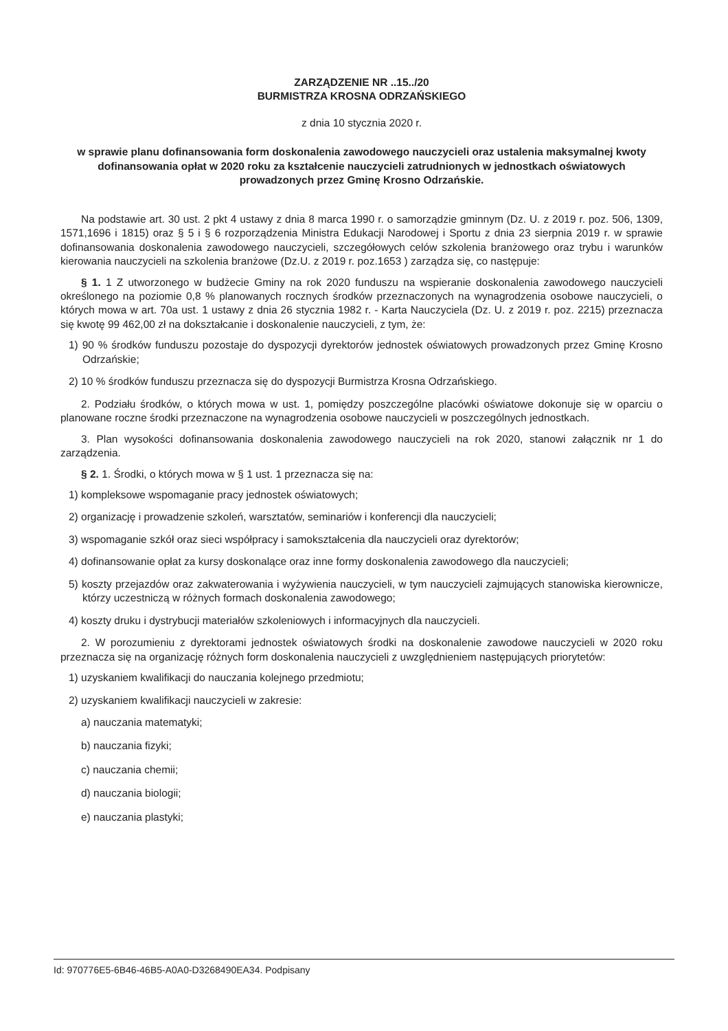ZARZĄDZENIE NR ..15../20
BURMISTRZA KROSNA ODRZAŃSKIEGO
z dnia 10 stycznia 2020 r.
w sprawie planu dofinansowania form doskonalenia zawodowego nauczycieli oraz ustalenia maksymalnej kwoty dofinansowania opłat w 2020 roku za kształcenie nauczycieli zatrudnionych w jednostkach oświatowych prowadzonych przez Gminę Krosno Odrzańskie.
Na podstawie art. 30 ust. 2 pkt 4 ustawy z dnia 8 marca 1990 r. o samorządzie gminnym (Dz. U. z 2019 r. poz. 506, 1309, 1571,1696 i 1815) oraz § 5 i § 6 rozporządzenia Ministra Edukacji Narodowej i Sportu z dnia 23 sierpnia 2019 r. w sprawie dofinansowania doskonalenia zawodowego nauczycieli, szczegółowych celów szkolenia branżowego oraz trybu i warunków kierowania nauczycieli na szkolenia branżowe (Dz.U. z 2019 r. poz.1653 ) zarządza się, co następuje:
§ 1. 1 Z utworzonego w budżecie Gminy na rok 2020 funduszu na wspieranie doskonalenia zawodowego nauczycieli określonego na poziomie 0,8 % planowanych rocznych środków przeznaczonych na wynagrodzenia osobowe nauczycieli, o których mowa w art. 70a ust. 1 ustawy z dnia 26 stycznia 1982 r. - Karta Nauczyciela (Dz. U. z 2019 r. poz. 2215) przeznacza się kwotę 99 462,00 zł na dokształcanie i doskonalenie nauczycieli, z tym, że:
1) 90 % środków funduszu pozostaje do dyspozycji dyrektorów jednostek oświatowych prowadzonych przez Gminę Krosno Odrzańskie;
2) 10 % środków funduszu przeznacza się do dyspozycji Burmistrza Krosna Odrzańskiego.
2. Podziału środków, o których mowa w ust. 1, pomiędzy poszczególne placówki oświatowe dokonuje się w oparciu o planowane roczne środki przeznaczone na wynagrodzenia osobowe nauczycieli w poszczególnych jednostkach.
3. Plan wysokości dofinansowania doskonalenia zawodowego nauczycieli na rok 2020, stanowi załącznik nr 1 do zarządzenia.
§ 2. 1. Środki, o których mowa w § 1 ust. 1 przeznacza się na:
1) kompleksowe wspomaganie pracy jednostek oświatowych;
2) organizację i prowadzenie szkoleń, warsztatów, seminariów i konferencji dla nauczycieli;
3) wspomaganie szkół oraz sieci współpracy i samokształcenia dla nauczycieli oraz dyrektorów;
4) dofinansowanie opłat za kursy doskonalące oraz inne formy doskonalenia zawodowego dla nauczycieli;
5) koszty przejazdów oraz zakwaterowania i wyżywienia nauczycieli, w tym nauczycieli zajmujących stanowiska kierownicze, którzy uczestniczą w różnych formach doskonalenia zawodowego;
4) koszty druku i dystrybucji materiałów szkoleniowych i informacyjnych dla nauczycieli.
2. W porozumieniu z dyrektorami jednostek oświatowych środki na doskonalenie zawodowe nauczycieli w 2020 roku przeznacza się na organizację różnych form doskonalenia nauczycieli z uwzględnieniem następujących priorytetów:
1) uzyskaniem kwalifikacji do nauczania kolejnego przedmiotu;
2) uzyskaniem kwalifikacji nauczycieli w zakresie:
a) nauczania matematyki;
b) nauczania fizyki;
c) nauczania chemii;
d) nauczania biologii;
e) nauczania plastyki;
Id: 970776E5-6B46-46B5-A0A0-D3268490EA34. Podpisany